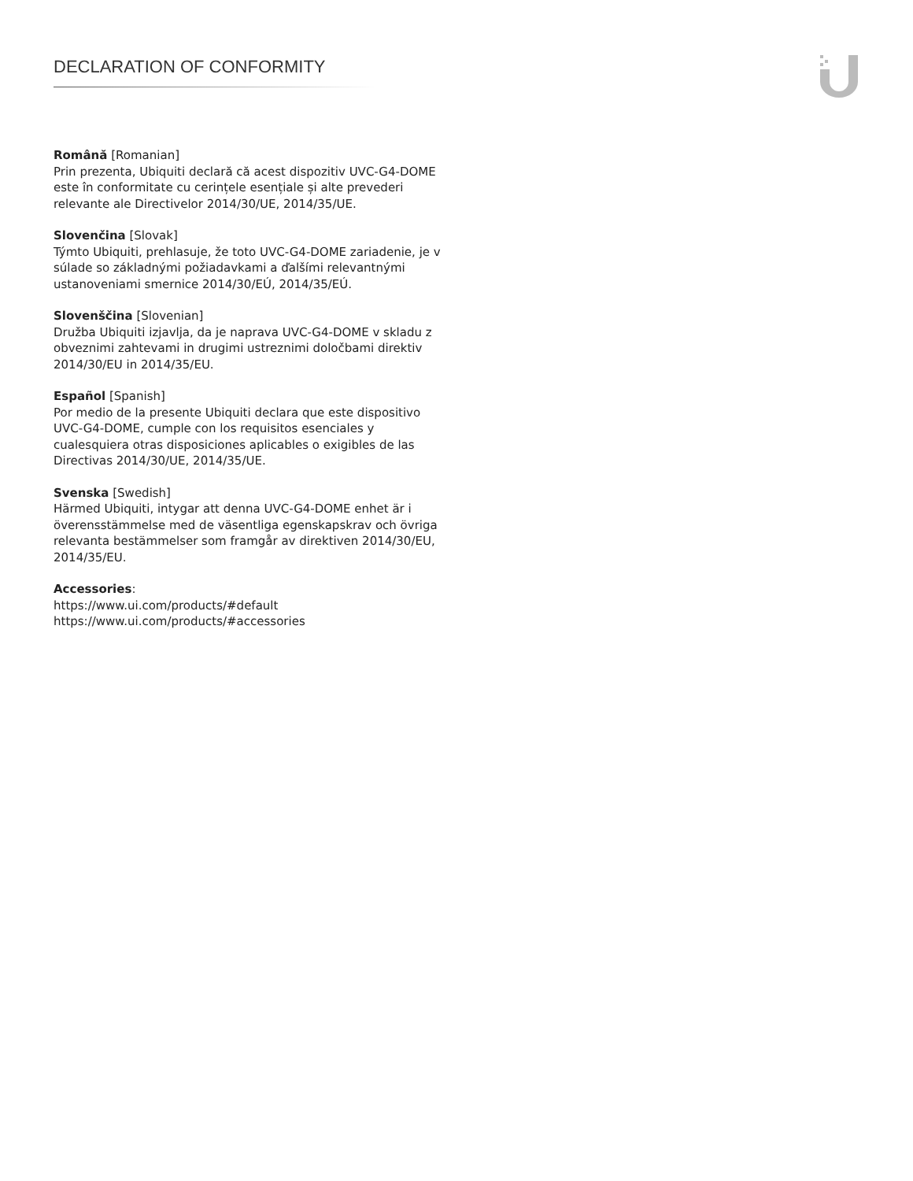DECLARATION OF CONFORMITY
Română [Romanian]
Prin prezenta, Ubiquiti declară că acest dispozitiv UVC-G4-DOME este în conformitate cu cerințele esențiale și alte prevederi relevante ale Directivelor 2014/30/UE, 2014/35/UE.
Slovenčina [Slovak]
Týmto Ubiquiti, prehlasuje, že toto UVC-G4-DOME zariadenie, je v súlade so základnými požiadavkami a ďalšími relevantnými ustanoveniami smernice 2014/30/EÚ, 2014/35/EÚ.
Slovenščina [Slovenian]
Družba Ubiquiti izjavlja, da je naprava UVC-G4-DOME v skladu z obveznimi zahtevami in drugimi ustreznimi določbami direktiv 2014/30/EU in 2014/35/EU.
Español [Spanish]
Por medio de la presente Ubiquiti declara que este dispositivo UVC-G4-DOME, cumple con los requisitos esenciales y cualesquiera otras disposiciones aplicables o exigibles de las Directivas 2014/30/UE, 2014/35/UE.
Svenska [Swedish]
Härmed Ubiquiti, intygar att denna UVC-G4-DOME enhet är i överensstämmelse med de väsentliga egenskapskrav och övriga relevanta bestämmelser som framgår av direktiven 2014/30/EU, 2014/35/EU.
Accessories:
https://www.ui.com/products/#default
https://www.ui.com/products/#accessories